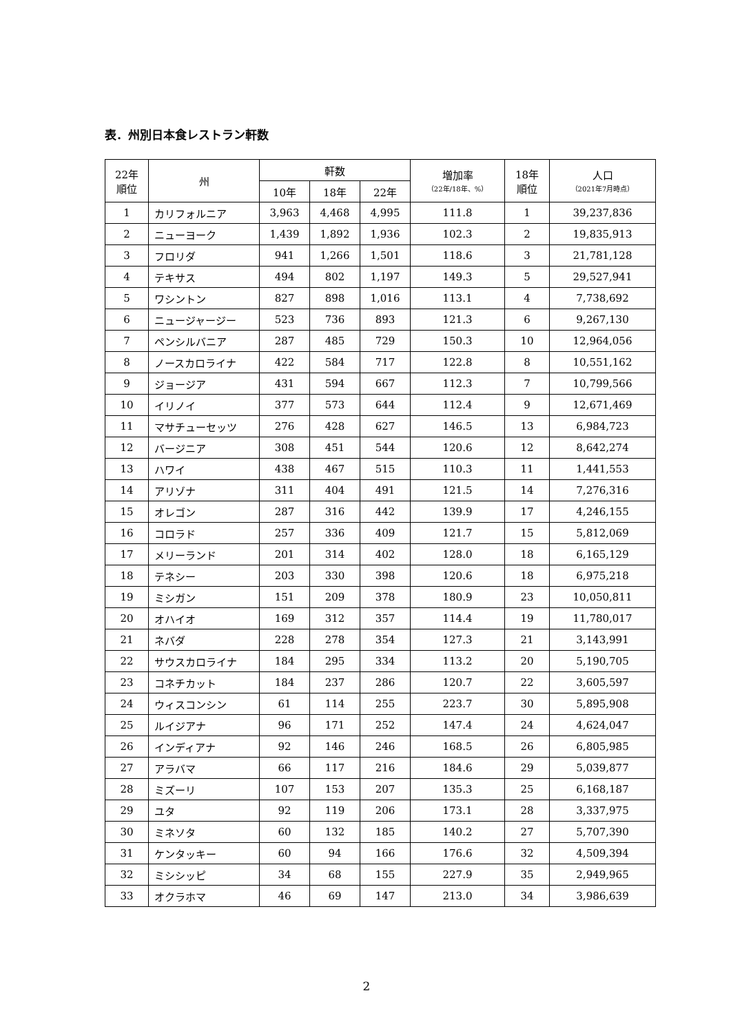表．州別日本食レストラン軒数
| 22年 順位 | 州 | 軒数 | | | 増加率 （22年/18年、%） | 18年 順位 | 人口 （2021年7月時点） |
| --- | --- | --- | --- | --- | --- | --- | --- |
| | | 10年 | 18年 | 22年 | | | |
| 1 | カリフォルニア | 3,963 | 4,468 | 4,995 | 111.8 | 1 | 39,237,836 |
| 2 | ニューヨーク | 1,439 | 1,892 | 1,936 | 102.3 | 2 | 19,835,913 |
| 3 | フロリダ | 941 | 1,266 | 1,501 | 118.6 | 3 | 21,781,128 |
| 4 | テキサス | 494 | 802 | 1,197 | 149.3 | 5 | 29,527,941 |
| 5 | ワシントン | 827 | 898 | 1,016 | 113.1 | 4 | 7,738,692 |
| 6 | ニュージャージー | 523 | 736 | 893 | 121.3 | 6 | 9,267,130 |
| 7 | ペンシルバニア | 287 | 485 | 729 | 150.3 | 10 | 12,964,056 |
| 8 | ノースカロライナ | 422 | 584 | 717 | 122.8 | 8 | 10,551,162 |
| 9 | ジョージア | 431 | 594 | 667 | 112.3 | 7 | 10,799,566 |
| 10 | イリノイ | 377 | 573 | 644 | 112.4 | 9 | 12,671,469 |
| 11 | マサチューセッツ | 276 | 428 | 627 | 146.5 | 13 | 6,984,723 |
| 12 | バージニア | 308 | 451 | 544 | 120.6 | 12 | 8,642,274 |
| 13 | ハワイ | 438 | 467 | 515 | 110.3 | 11 | 1,441,553 |
| 14 | アリゾナ | 311 | 404 | 491 | 121.5 | 14 | 7,276,316 |
| 15 | オレゴン | 287 | 316 | 442 | 139.9 | 17 | 4,246,155 |
| 16 | コロラド | 257 | 336 | 409 | 121.7 | 15 | 5,812,069 |
| 17 | メリーランド | 201 | 314 | 402 | 128.0 | 18 | 6,165,129 |
| 18 | テネシー | 203 | 330 | 398 | 120.6 | 18 | 6,975,218 |
| 19 | ミシガン | 151 | 209 | 378 | 180.9 | 23 | 10,050,811 |
| 20 | オハイオ | 169 | 312 | 357 | 114.4 | 19 | 11,780,017 |
| 21 | ネバダ | 228 | 278 | 354 | 127.3 | 21 | 3,143,991 |
| 22 | サウスカロライナ | 184 | 295 | 334 | 113.2 | 20 | 5,190,705 |
| 23 | コネチカット | 184 | 237 | 286 | 120.7 | 22 | 3,605,597 |
| 24 | ウィスコンシン | 61 | 114 | 255 | 223.7 | 30 | 5,895,908 |
| 25 | ルイジアナ | 96 | 171 | 252 | 147.4 | 24 | 4,624,047 |
| 26 | インディアナ | 92 | 146 | 246 | 168.5 | 26 | 6,805,985 |
| 27 | アラバマ | 66 | 117 | 216 | 184.6 | 29 | 5,039,877 |
| 28 | ミズーリ | 107 | 153 | 207 | 135.3 | 25 | 6,168,187 |
| 29 | ユタ | 92 | 119 | 206 | 173.1 | 28 | 3,337,975 |
| 30 | ミネソタ | 60 | 132 | 185 | 140.2 | 27 | 5,707,390 |
| 31 | ケンタッキー | 60 | 94 | 166 | 176.6 | 32 | 4,509,394 |
| 32 | ミシシッピ | 34 | 68 | 155 | 227.9 | 35 | 2,949,965 |
| 33 | オクラホマ | 46 | 69 | 147 | 213.0 | 34 | 3,986,639 |
2